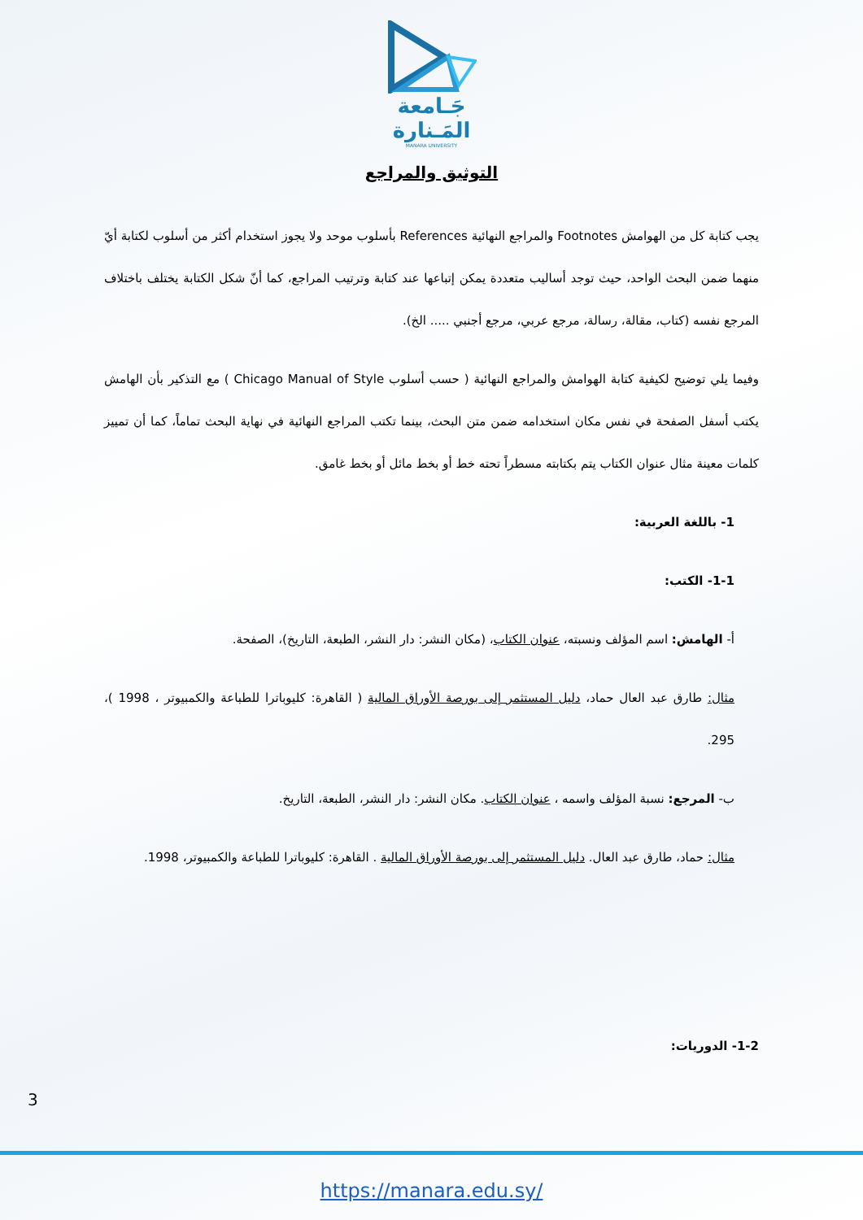جَـامعة
المَـنارة
MANARA UNIVERSITY
التوثيق والمراجع
يجب كتابة كل من الهوامش Footnotes والمراجع النهائية References بأسلوب موحد ولا يجوز استخدام أكثر من أسلوب لكتابة أيّ منهما ضمن البحث الواحد، حيث توجد أساليب متعددة يمكن إتباعها عند كتابة وترتيب المراجع، كما أنّ شكل الكتابة يختلف باختلاف المرجع نفسه (كتاب، مقالة، رسالة، مرجع عربي، مرجع أجنبي ..... الخ).
وفيما يلي توضيح لكيفية كتابة الهوامش والمراجع النهائية ( حسب أسلوب Chicago Manual of Style ) مع التذكير بأن الهامش يكتب أسفل الصفحة في نفس مكان استخدامه ضمن متن البحث، بينما تكتب المراجع النهائية في نهاية البحث تماماً، كما أن تمييز كلمات معينة مثال عنوان الكتاب يتم بكتابته مسطراً تحته خط أو بخط مائل أو بخط غامق.
1- باللغة العربية:
1-1- الكتب:
أ- الهامش: اسم المؤلف ونسبته، عنوان الكتاب، (مكان النشر: دار النشر، الطبعة، التاريخ)، الصفحة.
مثال: طارق عبد العال حماد، دليل المستثمر إلى بورصة الأوراق المالية ( القاهرة: كليوباترا للطباعة والكمبيوتر ، 1998 )، 295.
ب- المرجع: نسبة المؤلف واسمه ، عنوان الكتاب. مكان النشر: دار النشر، الطبعة، التاريخ.
مثال: حماد، طارق عبد العال. دليل المستثمر إلى بورصة الأوراق المالية . القاهرة: كليوباترا للطباعة والكمبيوتر، 1998.
1-2- الدوريات:
3
https://manara.edu.sy/